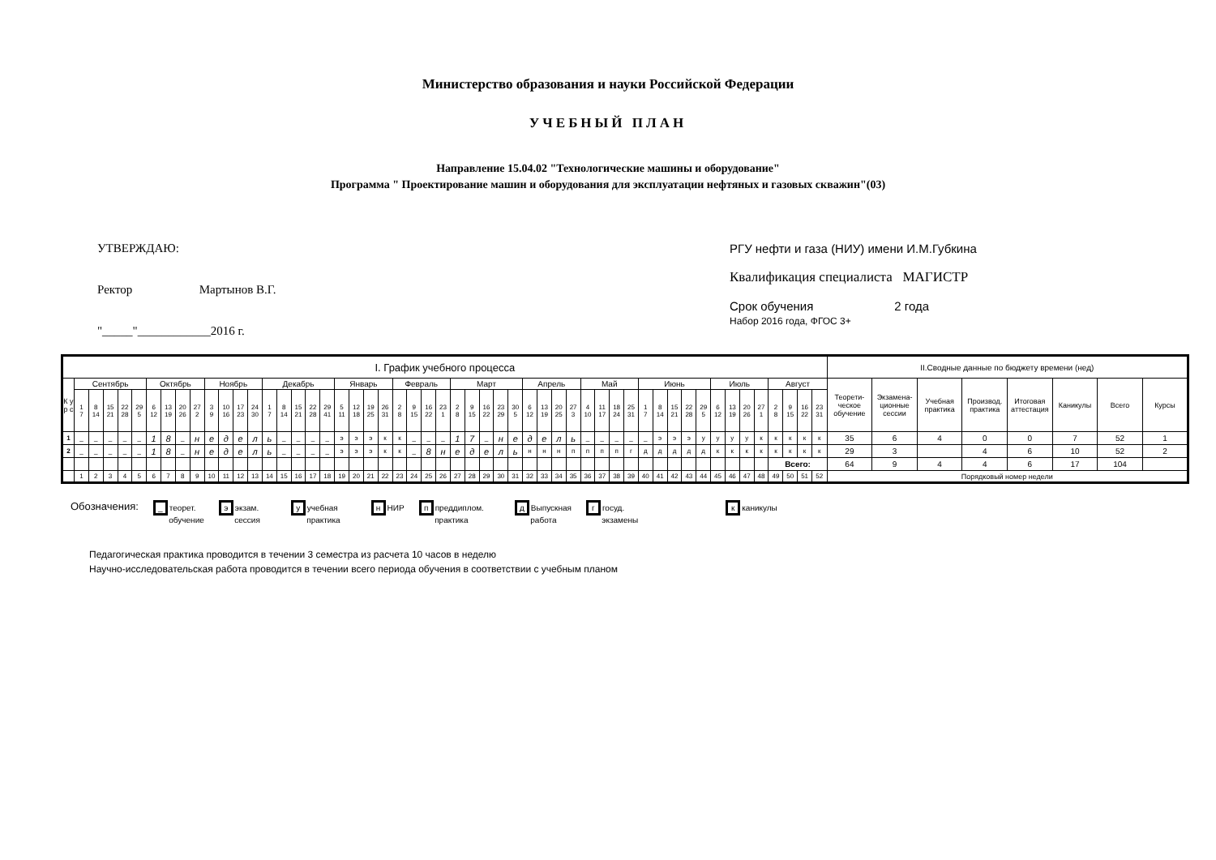Министерство образования и науки Российской Федерации
УЧЕБНЫЙ ПЛАН
Направление 15.04.02 "Технологические машины и оборудование"
Программа " Проектирование машин и оборудования для эксплуатации нефтяных и газовых скважин"(03)
УТВЕРЖДАЮ:
Ректор Мартынов В.Г.
"_____"____________2016 г.
РГУ нефти и газа (НИУ) имени И.М.Губкина
Квалификация специалиста МАГИСТР
Срок обучения 2 года
Набор 2016 года, ФГОС 3+
| I. График учебного процесса | | | | | | | | | | | | | | | | | | | | | | | | | | | | | | | | | | | | | | | | | | | | | | | | | | | | | II.Сводные данные по бюджету времени (нед) | | | | | | | |
| --- | --- | --- | --- | --- | --- | --- | --- | --- | --- | --- | --- | --- | --- | --- | --- | --- | --- | --- | --- | --- | --- | --- | --- | --- | --- | --- | --- | --- | --- | --- | --- | --- | --- | --- | --- | --- | --- | --- | --- | --- | --- | --- | --- | --- | --- | --- | --- | --- | --- | --- | --- | --- | --- | --- | --- | --- | --- | --- | --- | --- |
| К у р с | Сентябрь | | | | | Октябрь | | | | Ноябрь | | | | Декабрь | | | | | Январь | | | | Февраль | | | | Март | | | | | Апрель | | | | Май | | | | Июнь | | | | | Июль | | | | Август | | | | Теорети- ческое обучение | Экзамена- ционные сессии | Учебная практика | Производ. практика | Итоговая аттестация | Каникулы | Всего | Курсы |
| | 1 7 | 8 14 | 15 21 | 22 28 | 29 5 | 6 12 | 13 19 | 20 26 | 27 2 | 3 9 | 10 16 | 17 23 | 24 30 | 1 7 | 8 14 | 15 21 | 22 28 | 29 41 | 5 11 | 12 18 | 19 25 | 26 31 | 2 8 | 9 15 | 16 22 | 23 1 | 2 8 | 9 15 | 16 22 | 23 29 | 30 5 | 6 12 | 13 19 | 20 25 | 27 3 | 4 10 | 11 17 | 18 24 | 25 31 | 1 7 | 8 14 | 15 21 | 22 28 | 29 5 | 6 12 | 13 19 | 20 26 | 27 1 | 2 8 | 9 15 | 16 22 | 23 31 | | | | | | | | |
| 1 | _ | _ | _ | _ | _ | 1 | 8 | _ | н | е | д | е | л | ь | _ | _ | _ | _ | э | э | э | к | к | _ | _ | _ | 1 | 7 | _ | н | е | д | е | л | ь | _ | _ | _ | _ | _ | э | э | э | у | у | у | у | к | к | к | к | к | 35 | 6 | 4 | 0 | 0 | 7 | 52 | 1 |
| 2 | _ | _ | _ | _ | _ | 1 | 8 | _ | н | е | д | е | л | ь | _ | _ | _ | _ | э | э | э | к | к | _ | 8 | н | е | д | е | л | ь | н | н | н | п | п | п | п | г | д | д | д | д | д | к | к | к | к | к | к | к | к | 29 | 3 | | 4 | 6 | 10 | 52 | 2 |
| | | | | | | | | | | | | | | | | | | | | | | | | | | | | | | | | | | | | | | | | | | | | | | | | | Всего: | | | | 64 | 9 | 4 | 4 | 6 | 17 | 104 | |
| | 1 | 2 | 3 | 4 | 5 | 6 | 7 | 8 | 9 | 10 | 11 | 12 | 13 | 14 | 15 | 16 | 17 | 18 | 19 | 20 | 21 | 22 | 23 | 24 | 25 | 26 | 27 | 28 | 29 | 30 | 31 | 32 | 33 | 34 | 35 | 36 | 37 | 38 | 39 | 40 | 41 | 42 | 43 | 44 | 45 | 46 | 47 | 48 | 49 | 50 | 51 | 52 | Порядковый номер недели | | | | | | | |
Обозначения:
_ теорет.
обучение
ээкзам.
сессия
уучебная
практика
н НИР
ппреддиплом.
практика
д Выпускная
работа
ггосуд.
экзамены
кканикулы
Педагогическая практика проводится в течении 3 семестра из расчета 10 часов в неделю
Научно-исследовательская работа проводится в течении всего периода обучения в соответствии с учебным планом